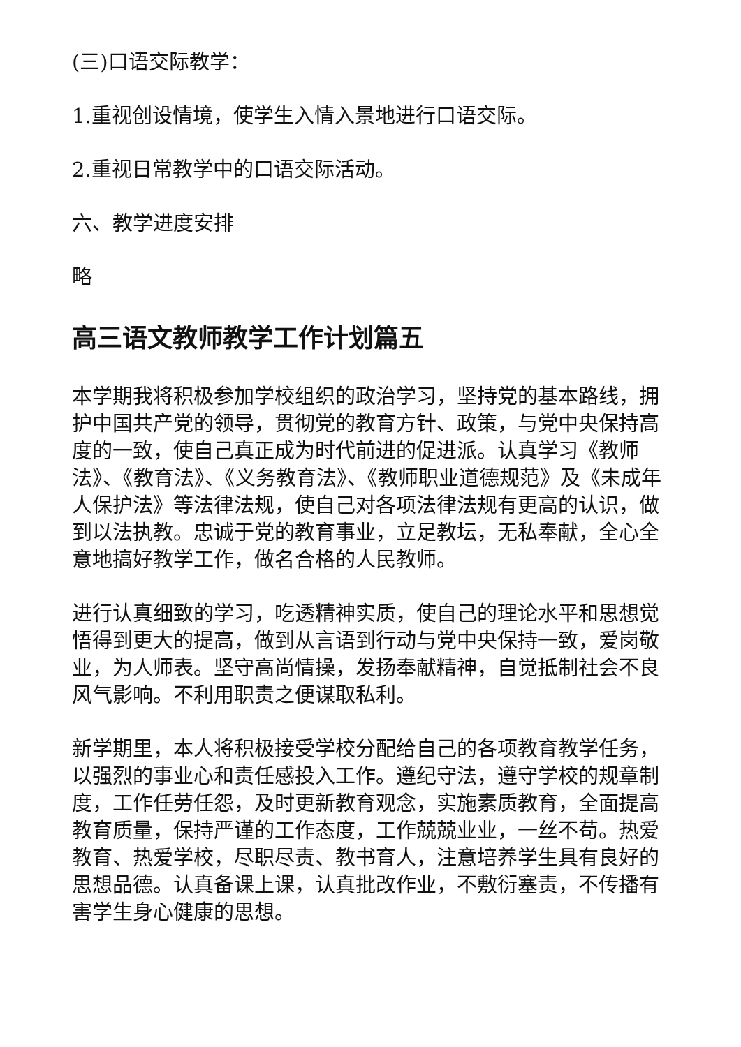(三)口语交际教学：
1.重视创设情境，使学生入情入景地进行口语交际。
2.重视日常教学中的口语交际活动。
六、教学进度安排
略
高三语文教师教学工作计划篇五
本学期我将积极参加学校组织的政治学习，坚持党的基本路线，拥护中国共产党的领导，贯彻党的教育方针、政策，与党中央保持高度的一致，使自己真正成为时代前进的促进派。认真学习《教师法》、《教育法》、《义务教育法》、《教师职业道德规范》及《未成年人保护法》等法律法规，使自己对各项法律法规有更高的认识，做到以法执教。忠诚于党的教育事业，立足教坛，无私奉献，全心全意地搞好教学工作，做名合格的人民教师。
进行认真细致的学习，吃透精神实质，使自己的理论水平和思想觉悟得到更大的提高，做到从言语到行动与党中央保持一致，爱岗敬业，为人师表。坚守高尚情操，发扬奉献精神，自觉抵制社会不良风气影响。不利用职责之便谋取私利。
新学期里，本人将积极接受学校分配给自己的各项教育教学任务，以强烈的事业心和责任感投入工作。遵纪守法，遵守学校的规章制度，工作任劳任怨，及时更新教育观念，实施素质教育，全面提高教育质量，保持严谨的工作态度，工作兢兢业业，一丝不苟。热爱教育、热爱学校，尽职尽责、教书育人，注意培养学生具有良好的思想品德。认真备课上课，认真批改作业，不敷衍塞责，不传播有害学生身心健康的思想。